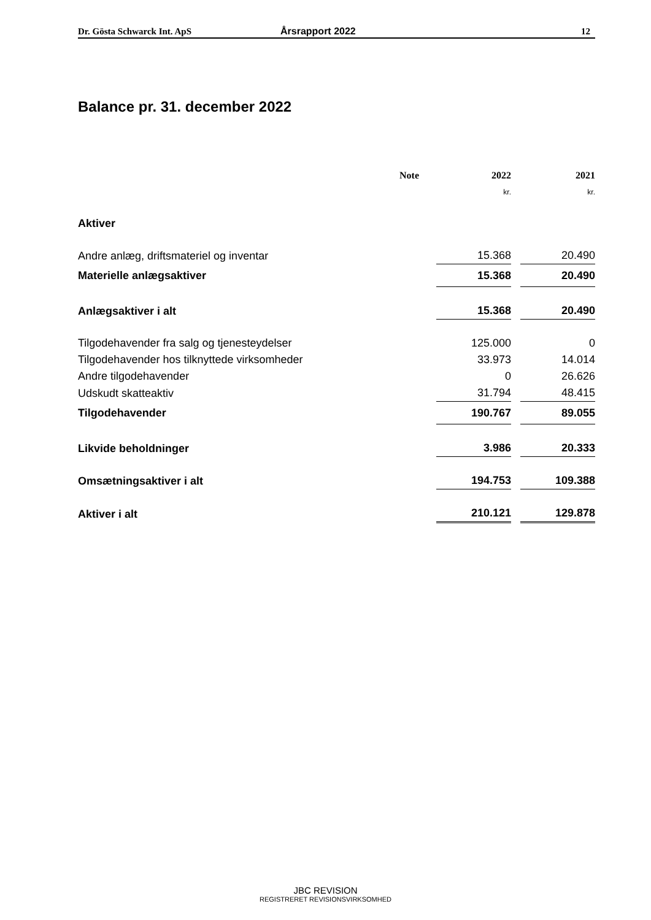Dr. Gösta Schwarck Int. ApS Årsrapport 2022 12
Balance pr. 31. december 2022
| | Note | 2022 | | 2021 |
| --- | --- | --- | --- | --- |
| | | kr. | | kr. |
| Aktiver | | | | |
| Andre anlæg, driftsmateriel og inventar | | 15.368 | | 20.490 |
| Materielle anlægsaktiver | | 15.368 | | 20.490 |
| Anlægsaktiver i alt | | 15.368 | | 20.490 |
| Tilgodehavender fra salg og tjenesteydelser | | 125.000 | | 0 |
| Tilgodehavender hos tilknyttede virksomheder | | 33.973 | | 14.014 |
| Andre tilgodehavender | | 0 | | 26.626 |
| Udskudt skatteaktiv | | 31.794 | | 48.415 |
| Tilgodehavender | | 190.767 | | 89.055 |
| Likvide beholdninger | | 3.986 | | 20.333 |
| Omsætningsaktiver i alt | | 194.753 | | 109.388 |
| Aktiver i alt | | 210.121 | | 129.878 |
JBC REVISION
REGISTRERET REVISIONSVIRKSOMHED